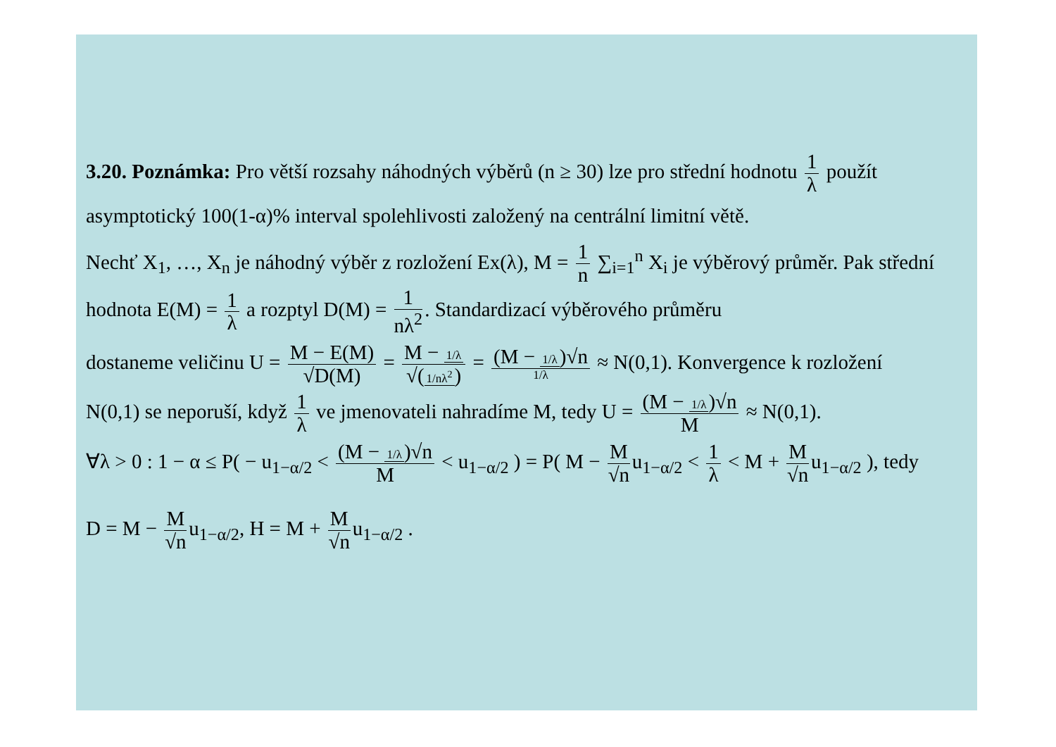3.20. Poznámka: Pro větší rozsahy náhodných výběrů (n ≥ 30) lze pro střední hodnotu 1 λ použít asymptotický 100(1-α)% interval spolehlivosti založený na centrální limitní větě.
Nechť X<sub>1</sub>, …, X<sub>n</sub> je náhodný výběr z rozložení Ex(λ), M = 1 n ∑<sub>i=1</sub><sup>n</sup> X<sub>i</sub> je výběrový průměr. Pak střední hodnota E(M) = 1 λ a rozptyl D(M) = 1 nλ<sup>2</sup>. Standardizací výběrového průměru
dostaneme veličinu U = M − E(M) √D(M) = M − 1/λ √(1/nλ<sup>2</sup>) = (M − 1/λ)√n 1/λ ≈ N(0,1). Konvergence k rozložení
N(0,1) se neporuší, když 1 λ ve jmenovateli nahradíme M, tedy U = (M − 1/λ)√n M ≈ N(0,1).
∀λ > 0 : 1 − α ≤ P( − u<sub>1−α/2</sub> < (M − 1/λ)√n M < u<sub>1−α/2</sub> ) = P( M − M √n u<sub>1−α/2</sub> < 1 λ < M + M √n u<sub>1−α/2</sub> ), tedy
D = M − M √n u<sub>1−α/2</sub>, H = M + M √n u<sub>1−α/2</sub> .